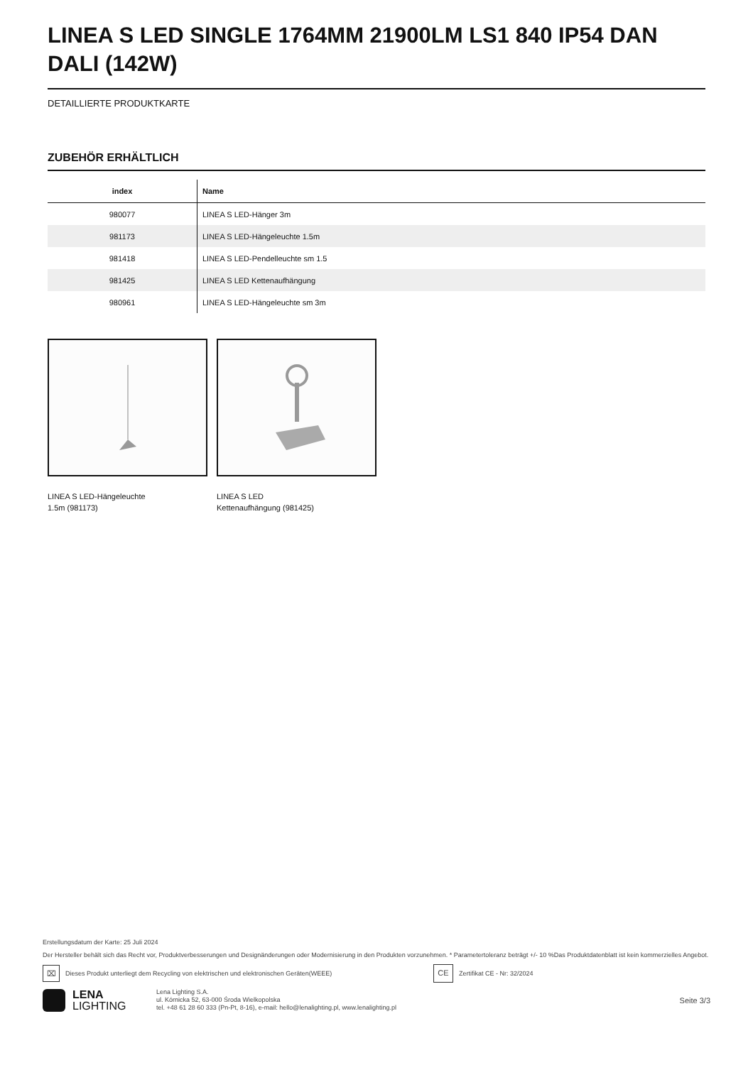LINEA S LED SINGLE 1764MM 21900LM LS1 840 IP54 DAN DALI (142W)
DETAILLIERTE PRODUKTKARTE
ZUBEHÖR ERHÄLTLICH
| index | Name |
| --- | --- |
| 980077 | LINEA S LED-Hänger 3m |
| 981173 | LINEA S LED-Hängeleuchte 1.5m |
| 981418 | LINEA S LED-Pendelleuchte sm 1.5 |
| 981425 | LINEA S LED Kettenaufhängung |
| 980961 | LINEA S LED-Hängeleuchte sm 3m |
LINEA S LED-Hängeleuchte
1.5m (981173)
LINEA S LED
Kettenaufhängung (981425)
Erstellungsdatum der Karte: 25 Juli 2024
Der Hersteller behält sich das Recht vor, Produktverbesserungen und Designänderungen oder Modernisierung in den Produkten vorzunehmen. * Parametertoleranz beträgt +/- 10 %Das Produktdatenblatt ist kein kommerzielles Angebot.
⌧ Dieses Produkt unterliegt dem Recycling von elektrischen und elektronischen Geräten(WEEE) CE Zertifikat CE - Nr: 32/2024
LENA
LIGHTING
Lena Lighting S.A.
ul. Kórnicka 52, 63-000 Środa Wielkopolska
tel. +48 61 28 60 333 (Pn-Pt, 8-16), e-mail: hello@lenalighting.pl, www.lenalighting.pl
Seite 3/3